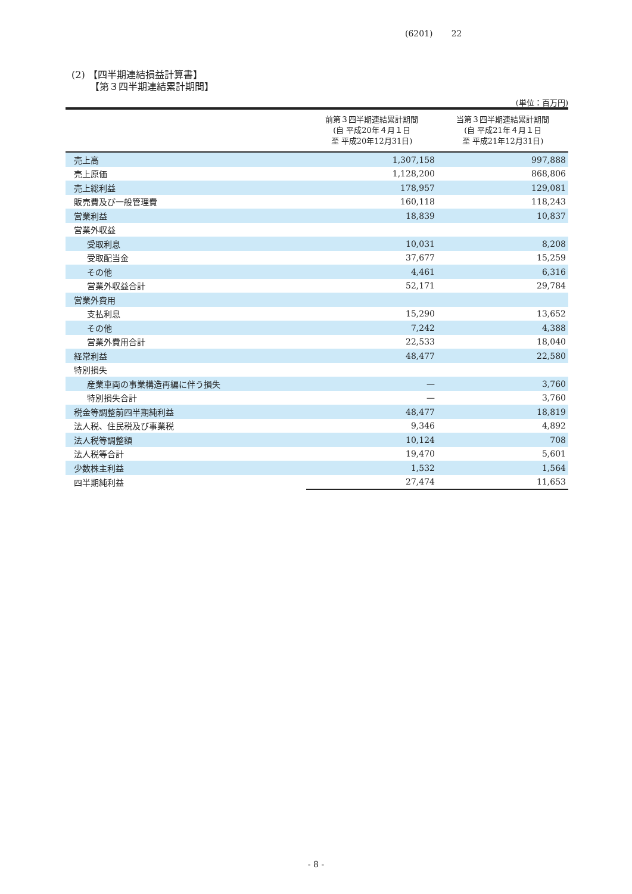(6201) 22
(2) 【四半期連結損益計算書】
【第３四半期連結累計期間】
(単位：百万円)
| | 前第３四半期連結累計期間 (自 平成20年４月１日 至 平成20年12月31日) | 当第３四半期連結累計期間 (自 平成21年４月１日 至 平成21年12月31日) |
| --- | --- | --- |
| 売上高 | 1,307,158 | 997,888 |
| 売上原価 | 1,128,200 | 868,806 |
| 売上総利益 | 178,957 | 129,081 |
| 販売費及び一般管理費 | 160,118 | 118,243 |
| 営業利益 | 18,839 | 10,837 |
| 営業外収益 | | |
| 受取利息 | 10,031 | 8,208 |
| 受取配当金 | 37,677 | 15,259 |
| その他 | 4,461 | 6,316 |
| 営業外収益合計 | 52,171 | 29,784 |
| 営業外費用 | | |
| 支払利息 | 15,290 | 13,652 |
| その他 | 7,242 | 4,388 |
| 営業外費用合計 | 22,533 | 18,040 |
| 経常利益 | 48,477 | 22,580 |
| 特別損失 | | |
| 産業車両の事業構造再編に伴う損失 | — | 3,760 |
| 特別損失合計 | — | 3,760 |
| 税金等調整前四半期純利益 | 48,477 | 18,819 |
| 法人税、住民税及び事業税 | 9,346 | 4,892 |
| 法人税等調整額 | 10,124 | 708 |
| 法人税等合計 | 19,470 | 5,601 |
| 少数株主利益 | 1,532 | 1,564 |
| 四半期純利益 | 27,474 | 11,653 |
- 8 -